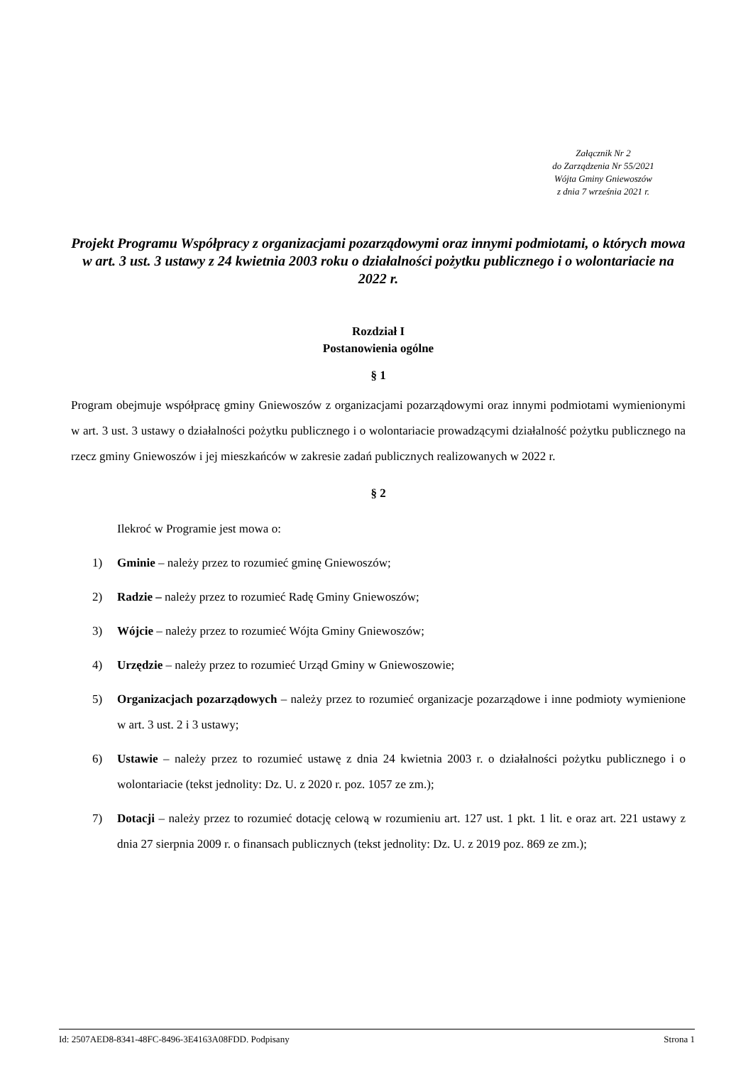Załącznik Nr 2
do Zarządzenia Nr 55/2021
Wójta Gminy Gniewoszów
z dnia 7 września 2021 r.
Projekt Programu Współpracy z organizacjami pozarządowymi oraz innymi podmiotami, o których mowa w art. 3 ust. 3 ustawy z 24 kwietnia 2003 roku o działalności pożytku publicznego i o wolontariacie na 2022 r.
Rozdział I
Postanowienia ogólne
§ 1
Program obejmuje współpracę gminy Gniewoszów z organizacjami pozarządowymi oraz innymi podmiotami wymienionymi w art. 3 ust. 3 ustawy o działalności pożytku publicznego i o wolontariacie prowadzącymi działalność pożytku publicznego na rzecz gminy Gniewoszów i jej mieszkańców w zakresie zadań publicznych realizowanych w 2022 r.
§ 2
Ilekroć w Programie jest mowa o:
1) Gminie – należy przez to rozumieć gminę Gniewoszów;
2) Radzie – należy przez to rozumieć Radę Gminy Gniewoszów;
3) Wójcie – należy przez to rozumieć Wójta Gminy Gniewoszów;
4) Urzędzie – należy przez to rozumieć Urząd Gminy w Gniewoszowie;
5) Organizacjach pozarządowych – należy przez to rozumieć organizacje pozarządowe i inne podmioty wymienione w art. 3 ust. 2 i 3 ustawy;
6) Ustawie – należy przez to rozumieć ustawę z dnia 24 kwietnia 2003 r. o działalności pożytku publicznego i o wolontariacie (tekst jednolity: Dz. U. z 2020 r. poz. 1057 ze zm.);
7) Dotacji – należy przez to rozumieć dotację celową w rozumieniu art. 127 ust. 1 pkt. 1 lit. e oraz art. 221 ustawy z dnia 27 sierpnia 2009 r. o finansach publicznych (tekst jednolity: Dz. U. z 2019 poz. 869 ze zm.);
Id: 2507AED8-8341-48FC-8496-3E4163A08FDD. Podpisany Strona 1